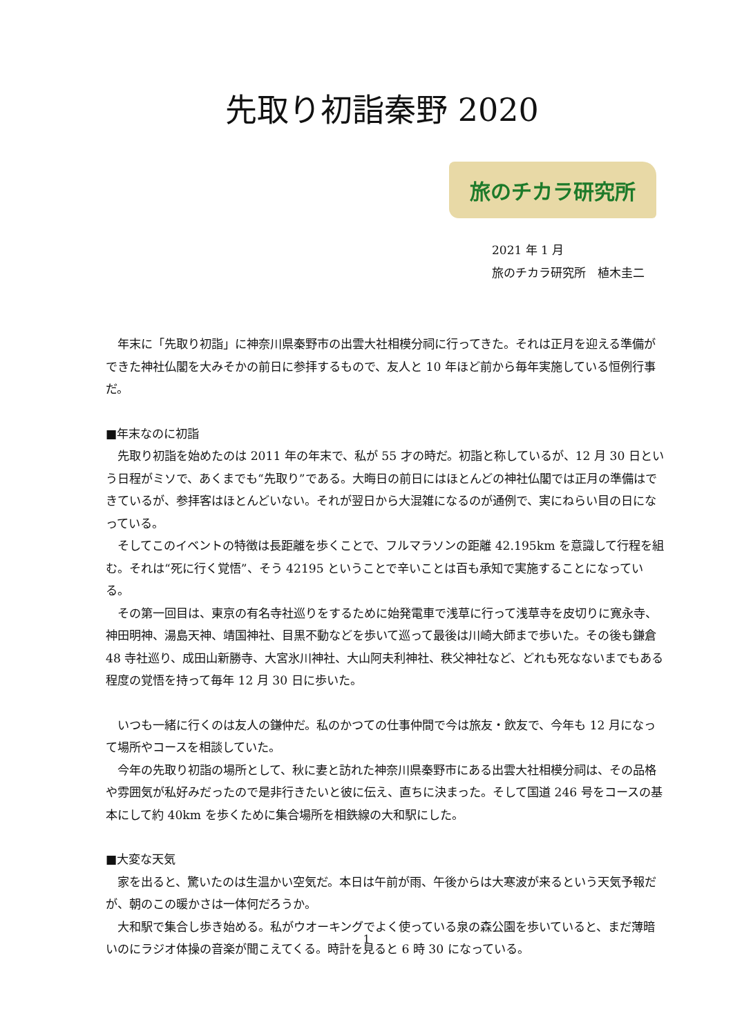先取り初詣秦野 2020
旅のチカラ研究所
2021 年 1 月
旅のチカラ研究所　植木圭二
年末に「先取り初詣」に神奈川県秦野市の出雲大社相模分祠に行ってきた。それは正月を迎える準備ができた神社仏閣を大みそかの前日に参拝するもので、友人と 10 年ほど前から毎年実施している恒例行事だ。
■年末なのに初詣
先取り初詣を始めたのは 2011 年の年末で、私が 55 才の時だ。初詣と称しているが、12 月 30 日という日程がミソで、あくまでも“先取り”である。大晦日の前日にはほとんどの神社仏閣では正月の準備はできているが、参拝客はほとんどいない。それが翌日から大混雑になるのが通例で、実にねらい目の日になっている。
そしてこのイベントの特徴は長距離を歩くことで、フルマラソンの距離 42.195km を意識して行程を組む。それは“死に行く覚悟”、そう 42195 ということで辛いことは百も承知で実施することになっている。
その第一回目は、東京の有名寺社巡りをするために始発電車で浅草に行って浅草寺を皮切りに寛永寺、神田明神、湯島天神、靖国神社、目黒不動などを歩いて巡って最後は川崎大師まで歩いた。その後も鎌倉 48 寺社巡り、成田山新勝寺、大宮氷川神社、大山阿夫利神社、秩父神社など、どれも死なないまでもある程度の覚悟を持って毎年 12 月 30 日に歩いた。
いつも一緒に行くのは友人の鎌仲だ。私のかつての仕事仲間で今は旅友・飲友で、今年も 12 月になって場所やコースを相談していた。
今年の先取り初詣の場所として、秋に妻と訪れた神奈川県秦野市にある出雲大社相模分祠は、その品格や雰囲気が私好みだったので是非行きたいと彼に伝え、直ちに決まった。そして国道 246 号をコースの基本にして約 40km を歩くために集合場所を相鉄線の大和駅にした。
■大変な天気
家を出ると、驚いたのは生温かい空気だ。本日は午前が雨、午後からは大寒波が来るという天気予報だが、朝のこの暖かさは一体何だろうか。
大和駅で集合し歩き始める。私がウオーキングでよく使っている泉の森公園を歩いていると、まだ薄暗いのにラジオ体操の音楽が聞こえてくる。時計を見ると 6 時 30 になっている。
1